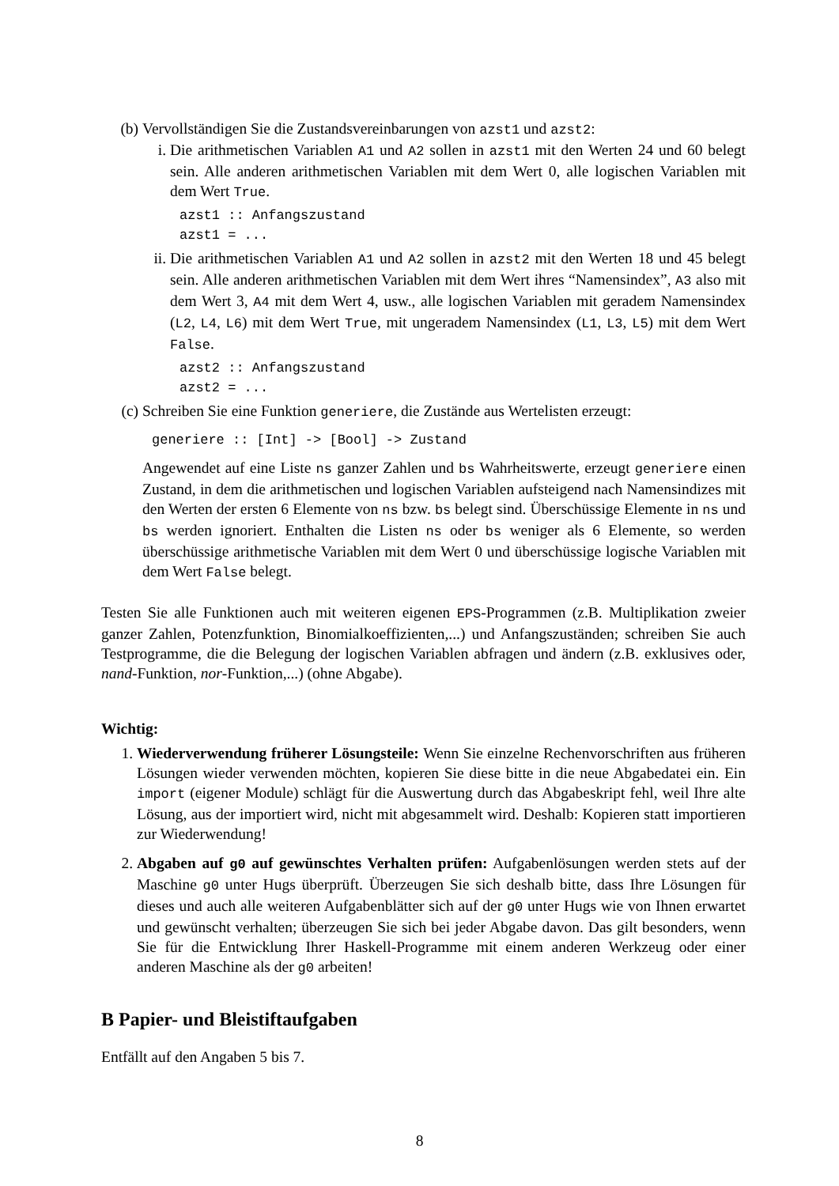(b) Vervollständigen Sie die Zustandsvereinbarungen von azst1 und azst2:
i. Die arithmetischen Variablen A1 und A2 sollen in azst1 mit den Werten 24 und 60 belegt sein. Alle anderen arithmetischen Variablen mit dem Wert 0, alle logischen Variablen mit dem Wert True.
azst1 :: Anfangszustand
azst1 = ...
ii.
Die arithmetischen Variablen A1 und A2 sollen in azst2 mit den Werten 18 und 45 belegt sein. Alle anderen arithmetischen Variablen mit dem Wert ihres “Namensindex”, A3 also mit dem Wert 3, A4 mit dem Wert 4, usw., alle logischen Variablen mit geradem Namensindex (L2, L4, L6) mit dem Wert True, mit ungeradem Namensindex (L1, L3, L5) mit dem Wert False.
azst2 :: Anfangszustand
azst2 = ...
(c) Schreiben Sie eine Funktion generiere, die Zustände aus Wertelisten erzeugt:
generiere :: [Int] -> [Bool] -> Zustand
Angewendet auf eine Liste ns ganzer Zahlen und bs Wahrheitswerte, erzeugt generiere einen Zustand, in dem die arithmetischen und logischen Variablen aufsteigend nach Namensindizes mit den Werten der ersten 6 Elemente von ns bzw. bs belegt sind. Überschüssige Elemente in ns und bs werden ignoriert. Enthalten die Listen ns oder bs weniger als 6 Elemente, so werden überschüssige arithmetische Variablen mit dem Wert 0 und überschüssige logische Variablen mit dem Wert False belegt.
Testen Sie alle Funktionen auch mit weiteren eigenen EPS-Programmen (z.B. Multiplikation zweier ganzer Zahlen, Potenzfunktion, Binomialkoeffizienten,...) und Anfangszuständen; schreiben Sie auch Testprogramme, die die Belegung der logischen Variablen abfragen und ändern (z.B. exklusives oder, nand-Funktion, nor-Funktion,...) (ohne Abgabe).
Wichtig:
1. Wiederverwendung früherer Lösungsteile: Wenn Sie einzelne Rechenvorschriften aus früheren Lösungen wieder verwenden möchten, kopieren Sie diese bitte in die neue Abgabedatei ein. Ein import (eigener Module) schlägt für die Auswertung durch das Abgabeskript fehl, weil Ihre alte Lösung, aus der importiert wird, nicht mit abgesammelt wird. Deshalb: Kopieren statt importieren zur Wiederwendung!
2. Abgaben auf g0 auf gewünschtes Verhalten prüfen: Aufgabenlösungen werden stets auf der Maschine g0 unter Hugs überprüft. Überzeugen Sie sich deshalb bitte, dass Ihre Lösungen für dieses und auch alle weiteren Aufgabenblätter sich auf der g0 unter Hugs wie von Ihnen erwartet und gewünscht verhalten; überzeugen Sie sich bei jeder Abgabe davon. Das gilt besonders, wenn Sie für die Entwicklung Ihrer Haskell-Programme mit einem anderen Werkzeug oder einer anderen Maschine als der g0 arbeiten!
B Papier- und Bleistiftaufgaben
Entfällt auf den Angaben 5 bis 7.
8